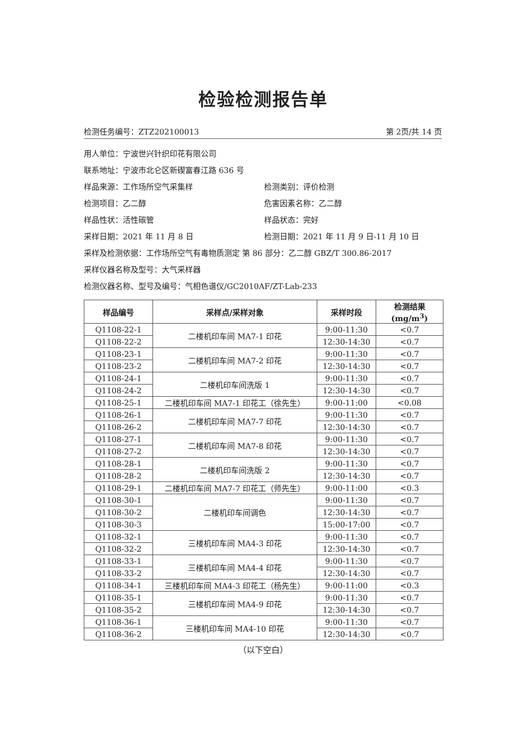检验检测报告单
检测任务编号：ZTZ202100013 第 2页/共 14 页
用人单位：宁波世兴针织印花有限公司
联系地址：宁波市北仑区新碶富春江路 636 号
样品来源：工作场所空气采集样 检测类别：评价检测
检测项目：乙二醇 危害因素名称：乙二醇
样品性状：活性碳管 样品状态：完好
采样日期：2021 年 11 月 8 日 检测日期：2021 年 11 月 9 日-11 月 10 日
采样及检测依据：工作场所空气有毒物质测定 第 86 部分：乙二醇 GBZ/T 300.86-2017
采样仪器名称及型号：大气采样器
检测仪器名称、型号及编号：气相色谱仪/GC2010AF/ZT-Lab-233
| 样品编号 | 采样点/采样对象 | 采样时段 | 检测结果(mg/m<sup>3</sup>) |
| --- | --- | --- | --- |
| Q1108-22-1 | 二楼机印车间 MA7-1 印花 | 9:00-11:30 | <0.7 |
| Q1108-22-2 | | 12:30-14:30 | <0.7 |
| Q1108-23-1 | 二楼机印车间 MA7-2 印花 | 9:00-11:30 | <0.7 |
| Q1108-23-2 | | 12:30-14:30 | <0.7 |
| Q1108-24-1 | 二楼机印车间洗版 1 | 9:00-11:30 | <0.7 |
| Q1108-24-2 | | 12:30-14:30 | <0.7 |
| Q1108-25-1 | 二楼机印车间 MA7-1 印花工（徐先生） | 9:00-11:00 | <0.08 |
| Q1108-26-1 | 二楼机印车间 MA7-7 印花 | 9:00-11:30 | <0.7 |
| Q1108-26-2 | | 12:30-14:30 | <0.7 |
| Q1108-27-1 | 二楼机印车间 MA7-8 印花 | 9:00-11:30 | <0.7 |
| Q1108-27-2 | | 12:30-14:30 | <0.7 |
| Q1108-28-1 | 二楼机印车间洗版 2 | 9:00-11:30 | <0.7 |
| Q1108-28-2 | | 12:30-14:30 | <0.7 |
| Q1108-29-1 | 二楼机印车间 MA7-7 印花工（师先生） | 9:00-11:00 | <0.3 |
| Q1108-30-1 | 二楼机印车间调色 | 9:00-11:30 | <0.7 |
| Q1108-30-2 | | 12:30-14:30 | <0.7 |
| Q1108-30-3 | | 15:00-17:00 | <0.7 |
| Q1108-32-1 | 三楼机印车间 MA4-3 印花 | 9:00-11:30 | <0.7 |
| Q1108-32-2 | | 12:30-14:30 | <0.7 |
| Q1108-33-1 | 三楼机印车间 MA4-4 印花 | 9:00-11:30 | <0.7 |
| Q1108-33-2 | | 12:30-14:30 | <0.7 |
| Q1108-34-1 | 三楼机印车间 MA4-3 印花工（杨先生） | 9:00-11:00 | <0.3 |
| Q1108-35-1 | 三楼机印车间 MA4-9 印花 | 9:00-11:30 | <0.7 |
| Q1108-35-2 | | 12:30-14:30 | <0.7 |
| Q1108-36-1 | 三楼机印车间 MA4-10 印花 | 9:00-11:30 | <0.7 |
| Q1108-36-2 | | 12:30-14:30 | <0.7 |
（以下空白）